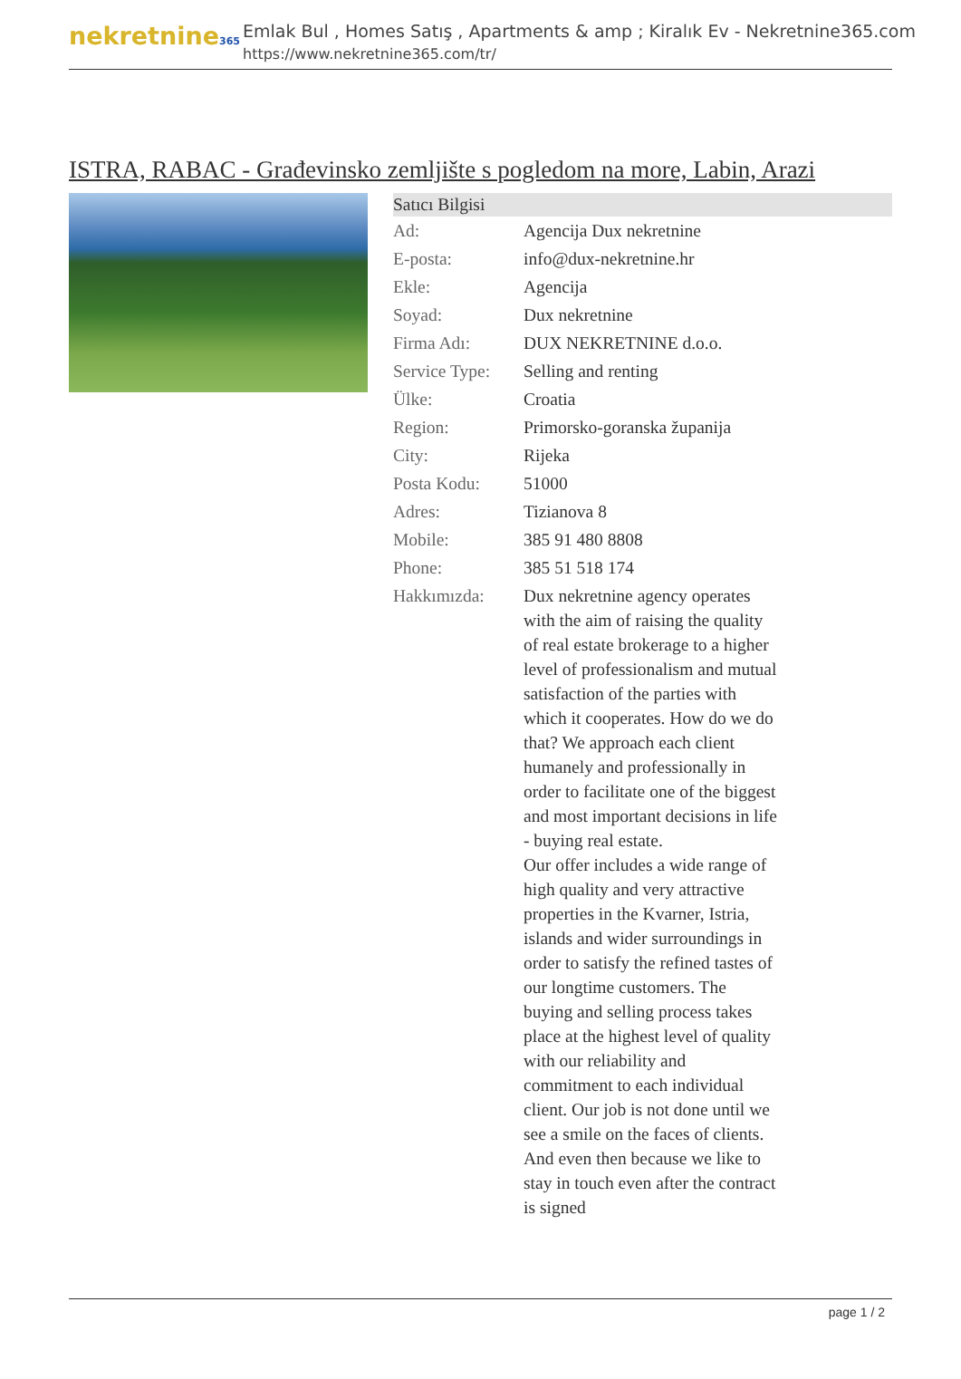nekretnine365
Emlak Bul , Homes Satış , Apartments & amp ; Kiralık Ev - Nekretnine365.com
https://www.nekretnine365.com/tr/
ISTRA, RABAC - Građevinsko zemljište s pogledom na more, Labin, Arazi
| Satıcı Bilgisi | | |
| --- | --- | --- |
| Ad: | Agencija Dux nekretnine | |
| E-posta: | info@dux-nekretnine.hr | |
| Ekle: | Agencija | |
| Soyad: | Dux nekretnine | |
| Firma Adı: | DUX NEKRETNINE d.o.o. | |
| Service Type: | Selling and renting | |
| Ülke: | Croatia | |
| Region: | Primorsko-goranska županija | |
| City: | Rijeka | |
| Posta Kodu: | 51000 | |
| Adres: | Tizianova 8 | |
| Mobile: | 385 91 480 8808 | |
| Phone: | 385 51 518 174 | |
| Hakkımızda: | Dux nekretnine agency operates with the aim of raising the quality of real estate brokerage to a higher level of professionalism and mutual satisfaction of the parties with which it cooperates. How do we do that? We approach each client humanely and professionally in order to facilitate one of the biggest and most important decisions in life - buying real estate. Our offer includes a wide range of high quality and very attractive properties in the Kvarner, Istria, islands and wider surroundings in order to satisfy the refined tastes of our longtime customers. The buying and selling process takes place at the highest level of quality with our reliability and commitment to each individual client. Our job is not done until we see a smile on the faces of clients. And even then because we like to stay in touch even after the contract is signed | |
page 1 / 2